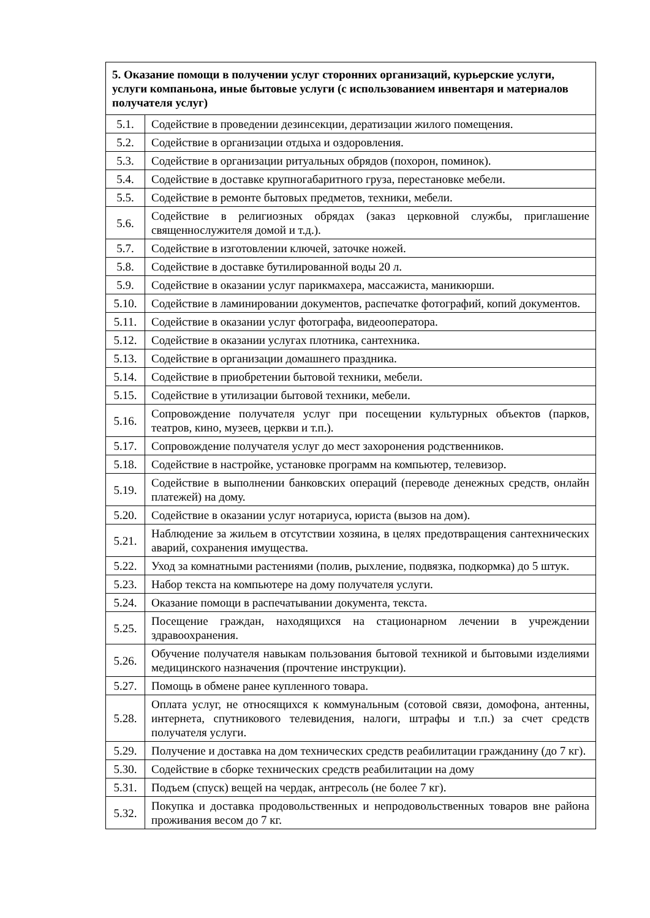| 5. Оказание помощи в получении услуг сторонних организаций, курьерские услуги, услуги компаньона, иные бытовые услуги (с использованием инвентаря и материалов получателя услуг) | |
| --- | --- |
| 5.1. | Содействие в проведении дезинсекции, дератизации жилого помещения. |
| 5.2. | Содействие в организации отдыха и оздоровления. |
| 5.3. | Содействие в организации ритуальных обрядов (похорон, поминок). |
| 5.4. | Содействие в доставке крупногабаритного груза, перестановке мебели. |
| 5.5. | Содействие в ремонте бытовых предметов, техники, мебели. |
| 5.6. | Содействие в религиозных обрядах (заказ церковной службы, приглашение священнослужителя домой и т.д.). |
| 5.7. | Содействие в изготовлении ключей, заточке ножей. |
| 5.8. | Содействие в доставке бутилированной воды 20 л. |
| 5.9. | Содействие в оказании услуг парикмахера, массажиста, маникюрши. |
| 5.10. | Содействие в ламинировании документов, распечатке фотографий, копий документов. |
| 5.11. | Содействие в оказании услуг фотографа, видеооператора. |
| 5.12. | Содействие в оказании услугах плотника, сантехника. |
| 5.13. | Содействие в организации домашнего праздника. |
| 5.14. | Содействие в приобретении бытовой техники, мебели. |
| 5.15. | Содействие в утилизации бытовой техники, мебели. |
| 5.16. | Сопровождение получателя услуг при посещении культурных объектов (парков, театров, кино, музеев, церкви и т.п.). |
| 5.17. | Сопровождение получателя услуг до мест захоронения родственников. |
| 5.18. | Содействие в настройке, установке программ на компьютер, телевизор. |
| 5.19. | Содействие в выполнении банковских операций (переводе денежных средств, онлайн платежей) на дому. |
| 5.20. | Содействие в оказании услуг нотариуса, юриста (вызов на дом). |
| 5.21. | Наблюдение за жильем в отсутствии хозяина, в целях предотвращения сантехнических аварий, сохранения имущества. |
| 5.22. | Уход за комнатными растениями (полив, рыхление, подвязка, подкормка) до 5 штук. |
| 5.23. | Набор текста на компьютере на дому получателя услуги. |
| 5.24. | Оказание помощи в распечатывании документа, текста. |
| 5.25. | Посещение граждан, находящихся на стационарном лечении в учреждении здравоохранения. |
| 5.26. | Обучение получателя навыкам пользования бытовой техникой и бытовыми изделиями медицинского назначения (прочтение инструкции). |
| 5.27. | Помощь в обмене ранее купленного товара. |
| 5.28. | Оплата услуг, не относящихся к коммунальным (сотовой связи, домофона, антенны, интернета, спутникового телевидения, налоги, штрафы и т.п.) за счет средств получателя услуги. |
| 5.29. | Получение и доставка на дом технических средств реабилитации гражданину (до 7 кг). |
| 5.30. | Содействие в сборке технических средств реабилитации на дому |
| 5.31. | Подъем (спуск) вещей на чердак, антресоль (не более 7 кг). |
| 5.32. | Покупка и доставка продовольственных и непродовольственных товаров вне района проживания весом до 7 кг. |